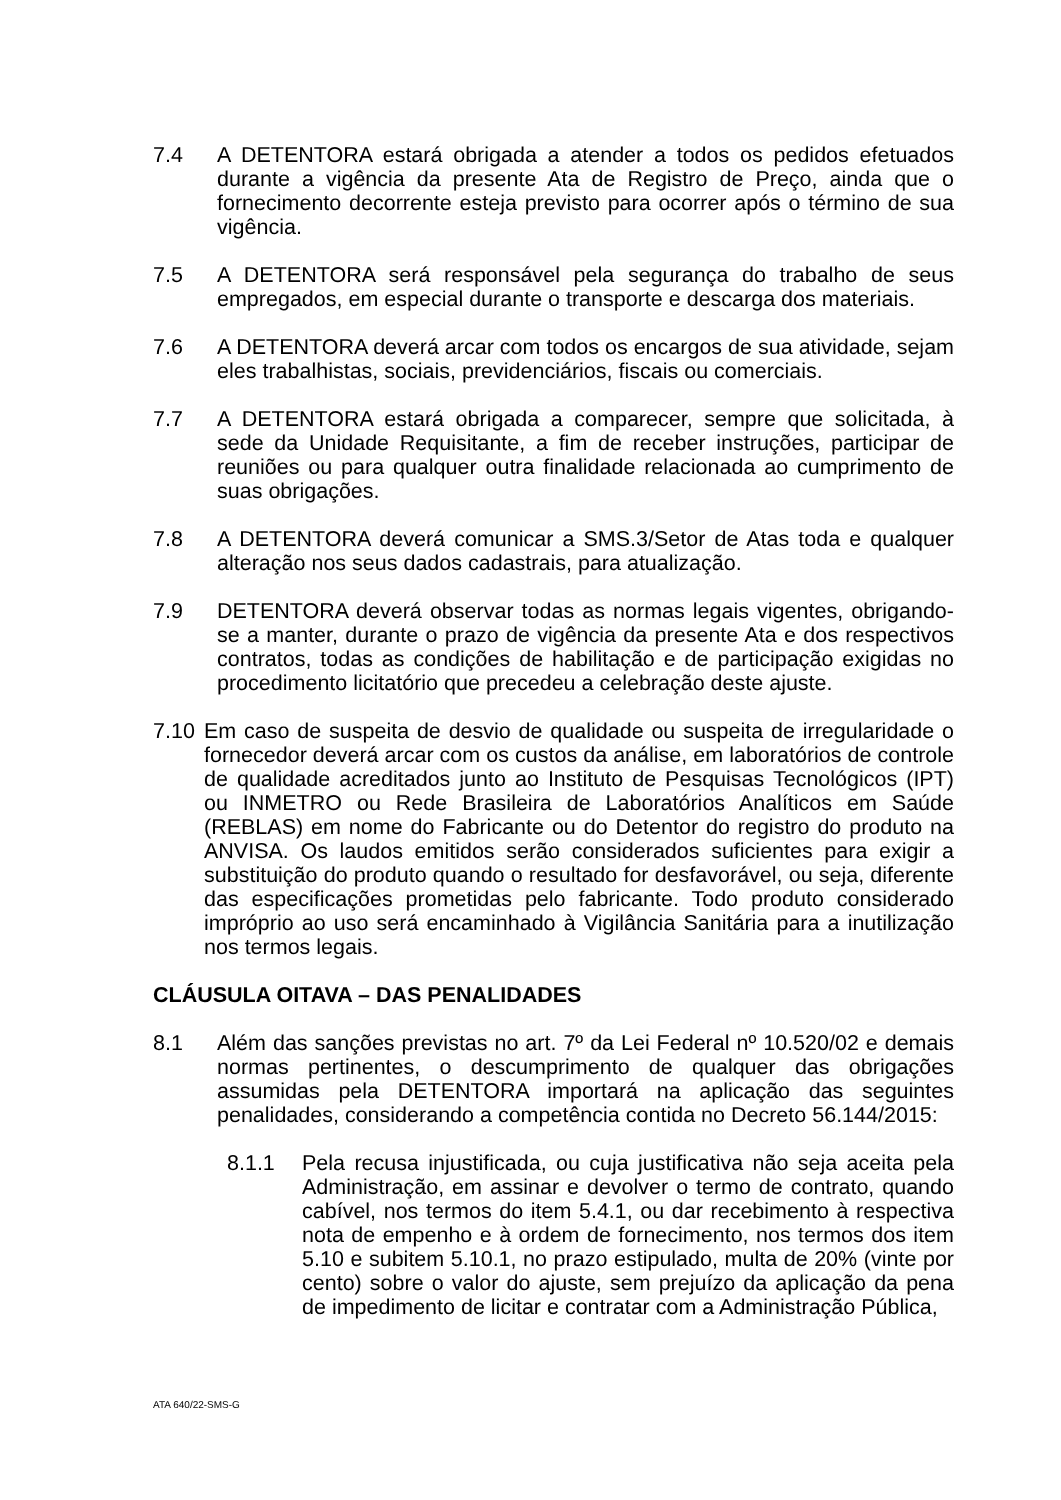7.4 A DETENTORA estará obrigada a atender a todos os pedidos efetuados durante a vigência da presente Ata de Registro de Preço, ainda que o fornecimento decorrente esteja previsto para ocorrer após o término de sua vigência.
7.5 A DETENTORA será responsável pela segurança do trabalho de seus empregados, em especial durante o transporte e descarga dos materiais.
7.6 A DETENTORA deverá arcar com todos os encargos de sua atividade, sejam eles trabalhistas, sociais, previdenciários, fiscais ou comerciais.
7.7 A DETENTORA estará obrigada a comparecer, sempre que solicitada, à sede da Unidade Requisitante, a fim de receber instruções, participar de reuniões ou para qualquer outra finalidade relacionada ao cumprimento de suas obrigações.
7.8 A DETENTORA deverá comunicar a SMS.3/Setor de Atas toda e qualquer alteração nos seus dados cadastrais, para atualização.
7.9 DETENTORA deverá observar todas as normas legais vigentes, obrigando-se a manter, durante o prazo de vigência da presente Ata e dos respectivos contratos, todas as condições de habilitação e de participação exigidas no procedimento licitatório que precedeu a celebração deste ajuste.
7.10
Em caso de suspeita de desvio de qualidade ou suspeita de irregularidade o fornecedor deverá arcar com os custos da análise, em laboratórios de controle de qualidade acreditados junto ao Instituto de Pesquisas Tecnológicos (IPT) ou INMETRO ou Rede Brasileira de Laboratórios Analíticos em Saúde (REBLAS) em nome do Fabricante ou do Detentor do registro do produto na ANVISA. Os laudos emitidos serão considerados suficientes para exigir a substituição do produto quando o resultado for desfavorável, ou seja, diferente das especificações prometidas pelo fabricante. Todo produto considerado impróprio ao uso será encaminhado à Vigilância Sanitária para a inutilização nos termos legais.
CLÁUSULA OITAVA – DAS PENALIDADES
8.1 Além das sanções previstas no art. 7º da Lei Federal nº 10.520/02 e demais normas pertinentes, o descumprimento de qualquer das obrigações assumidas pela DETENTORA importará na aplicação das seguintes penalidades, considerando a competência contida no Decreto 56.144/2015:
8.1.1 Pela recusa injustificada, ou cuja justificativa não seja aceita pela Administração, em assinar e devolver o termo de contrato, quando cabível, nos termos do item 5.4.1, ou dar recebimento à respectiva nota de empenho e à ordem de fornecimento, nos termos dos item 5.10 e subitem 5.10.1, no prazo estipulado, multa de 20% (vinte por cento) sobre o valor do ajuste, sem prejuízo da aplicação da pena de impedimento de licitar e contratar com a Administração Pública,
ATA 640/22-SMS-G